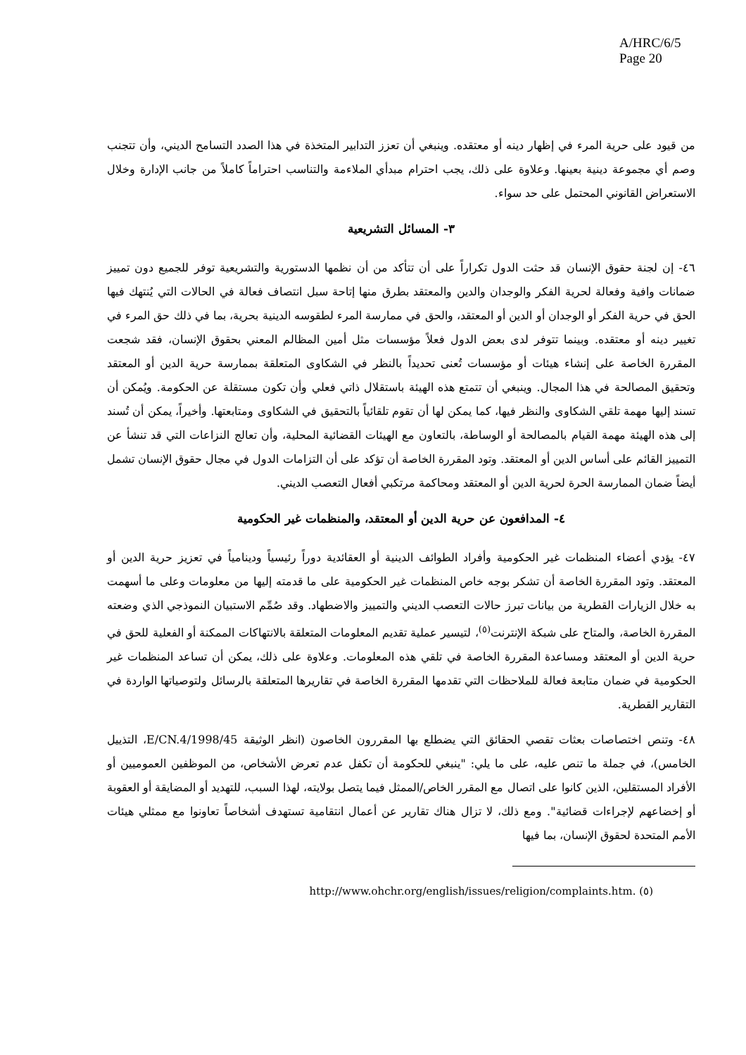A/HRC/6/5
Page 20
من قيود على حرية المرء في إظهار دينه أو معتقده. وينبغي أن تعزز التدابير المتخذة في هذا الصدد التسامح الديني، وأن تتجنب وصم أي مجموعة دينية بعينها. وعلاوة على ذلك، يجب احترام مبدأي الملاءمة والتناسب احتراماً كاملاً من جانب الإدارة وخلال الاستعراض القانوني المحتمل على حد سواء.
٣- المسائل التشريعية
٤٦- إن لجنة حقوق الإنسان قد حثت الدول تكراراً على أن تتأكد من أن نظمها الدستورية والتشريعية توفر للجميع دون تمييز ضمانات وافية وفعالة لحرية الفكر والوجدان والدين والمعتقد بطرق منها إتاحة سبل انتصاف فعالة في الحالات التي يُنتهك فيها الحق في حرية الفكر أو الوجدان أو الدين أو المعتقد، والحق في ممارسة المرء لطقوسه الدينية بحرية، بما في ذلك حق المرء في تغيير دينه أو معتقده. وبينما تتوفر لدى بعض الدول فعلاً مؤسسات مثل أمين المظالم المعني بحقوق الإنسان، فقد شجعت المقررة الخاصة على إنشاء هيئات أو مؤسسات تُعنى تحديداً بالنظر في الشكاوى المتعلقة بممارسة حرية الدين أو المعتقد وتحقيق المصالحة في هذا المجال. وينبغي أن تتمتع هذه الهيئة باستقلال ذاتي فعلي وأن تكون مستقلة عن الحكومة. ويُمكن أن تسند إليها مهمة تلقي الشكاوى والنظر فيها، كما يمكن لها أن تقوم تلقائياً بالتحقيق في الشكاوى ومتابعتها. وأخيراً، يمكن أن تُسند إلى هذه الهيئة مهمة القيام بالمصالحة أو الوساطة، بالتعاون مع الهيئات القضائية المحلية، وأن تعالج النزاعات التي قد تنشأ عن التمييز القائم على أساس الدين أو المعتقد. وتود المقررة الخاصة أن تؤكد على أن التزامات الدول في مجال حقوق الإنسان تشمل أيضاً ضمان الممارسة الحرة لحرية الدين أو المعتقد ومحاكمة مرتكبي أفعال التعصب الديني.
٤- المدافعون عن حرية الدين أو المعتقد، والمنظمات غير الحكومية
٤٧- يؤدي أعضاء المنظمات غير الحكومية وأفراد الطوائف الدينية أو العقائدية دوراً رئيسياً ودينامياً في تعزيز حرية الدين أو المعتقد. وتود المقررة الخاصة أن تشكر بوجه خاص المنظمات غير الحكومية على ما قدمته إليها من معلومات وعلى ما أسهمت به خلال الزيارات القطرية من بيانات تبرز حالات التعصب الديني والتمييز والاضطهاد. وقد صُمِّم الاستبيان النموذجي الذي وضعته المقررة الخاصة، والمتاح على شبكة الإنترنت<sup>(٥)</sup>، لتيسير عملية تقديم المعلومات المتعلقة بالانتهاكات الممكنة أو الفعلية للحق في حرية الدين أو المعتقد ومساعدة المقررة الخاصة في تلقي هذه المعلومات. وعلاوة على ذلك، يمكن أن تساعد المنظمات غير الحكومية في ضمان متابعة فعالة للملاحظات التي تقدمها المقررة الخاصة في تقاريرها المتعلقة بالرسائل ولتوصياتها الواردة في التقارير القطرية.
٤٨- وتنص اختصاصات بعثات تقصي الحقائق التي يضطلع بها المقررون الخاصون (انظر الوثيقة E/CN.4/1998/45، التذييل الخامس)، في جملة ما تنص عليه، على ما يلي: "ينبغي للحكومة أن تكفل عدم تعرض الأشخاص، من الموظفين العموميين أو الأفراد المستقلين، الذين كانوا على اتصال مع المقرر الخاص/الممثل فيما يتصل بولايته، لهذا السبب، للتهديد أو المضايقة أو العقوبة أو إخضاعهم لإجراءات قضائية". ومع ذلك، لا تزال هناك تقارير عن أعمال انتقامية تستهدف أشخاصاً تعاونوا مع ممثلي هيئات الأمم المتحدة لحقوق الإنسان، بما فيها
(٥) http://www.ohchr.org/english/issues/religion/complaints.htm.